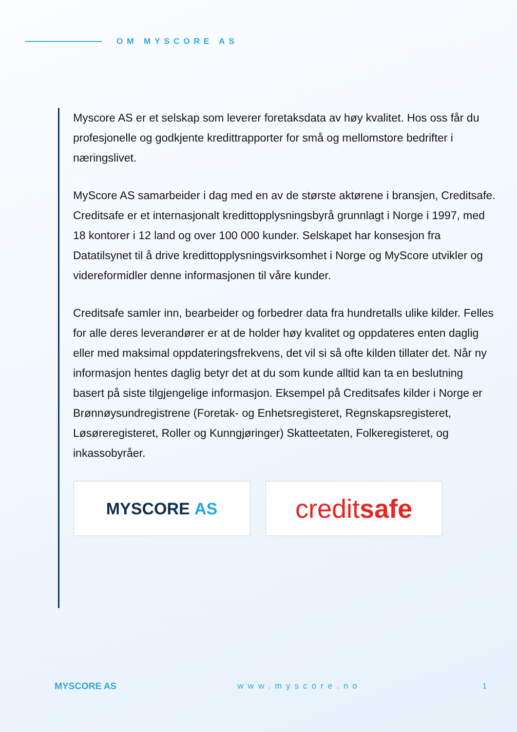OM MYSCORE AS
Myscore AS er et selskap som leverer foretaksdata av høy kvalitet. Hos oss får du profesjonelle og godkjente kredittrapporter for små og mellomstore bedrifter i næringslivet.
MyScore AS samarbeider i dag med en av de største aktørene i bransjen, Creditsafe. Creditsafe er et internasjonalt kredittopplysningsbyrå grunnlagt i Norge i 1997, med 18 kontorer i 12 land og over 100 000 kunder. Selskapet har konsesjon fra Datatilsynet til å drive kredittopplysningsvirksomhet i Norge og MyScore utvikler og videreformidler denne informasjonen til våre kunder.
Creditsafe samler inn, bearbeider og forbedrer data fra hundretalls ulike kilder. Felles for alle deres leverandører er at de holder høy kvalitet og oppdateres enten daglig eller med maksimal oppdateringsfrekvens, det vil si så ofte kilden tillater det. Når ny informasjon hentes daglig betyr det at du som kunde alltid kan ta en beslutning basert på siste tilgjengelige informasjon. Eksempel på Creditsafes kilder i Norge er Brønnøysundregistrene (Foretak- og Enhetsregisteret, Regnskapsregisteret, Løsøreregisteret, Roller og Kunngjøringer) Skatteetaten, Folkeregisteret, og inkassobyråer.
MYSCORE AS
creditsafe
MYSCORE AS www.myscore.no 1